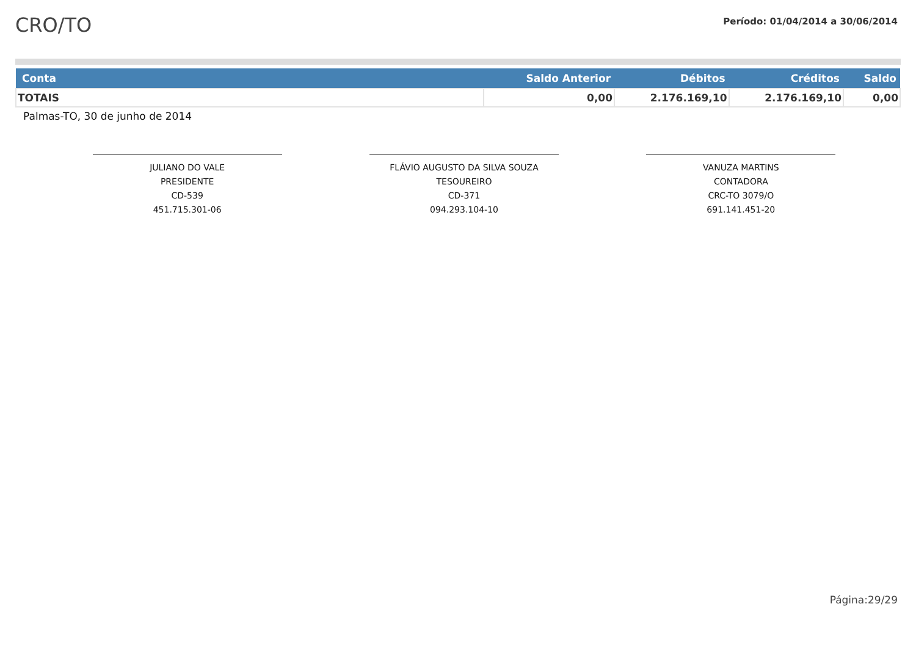CRO/TO
Período: 01/04/2014 a 30/06/2014
| Conta | Saldo Anterior | Débitos | Créditos | Saldo |
| --- | --- | --- | --- | --- |
| TOTAIS | 0,00 | 2.176.169,10 | 2.176.169,10 | 0,00 |
Palmas-TO, 30 de junho de 2014
JULIANO DO VALE
PRESIDENTE
CD-539
451.715.301-06
FLÁVIO AUGUSTO DA SILVA SOUZA
TESOUREIRO
CD-371
094.293.104-10
VANUZA MARTINS
CONTADORA
CRC-TO 3079/O
691.141.451-20
Página:29/29